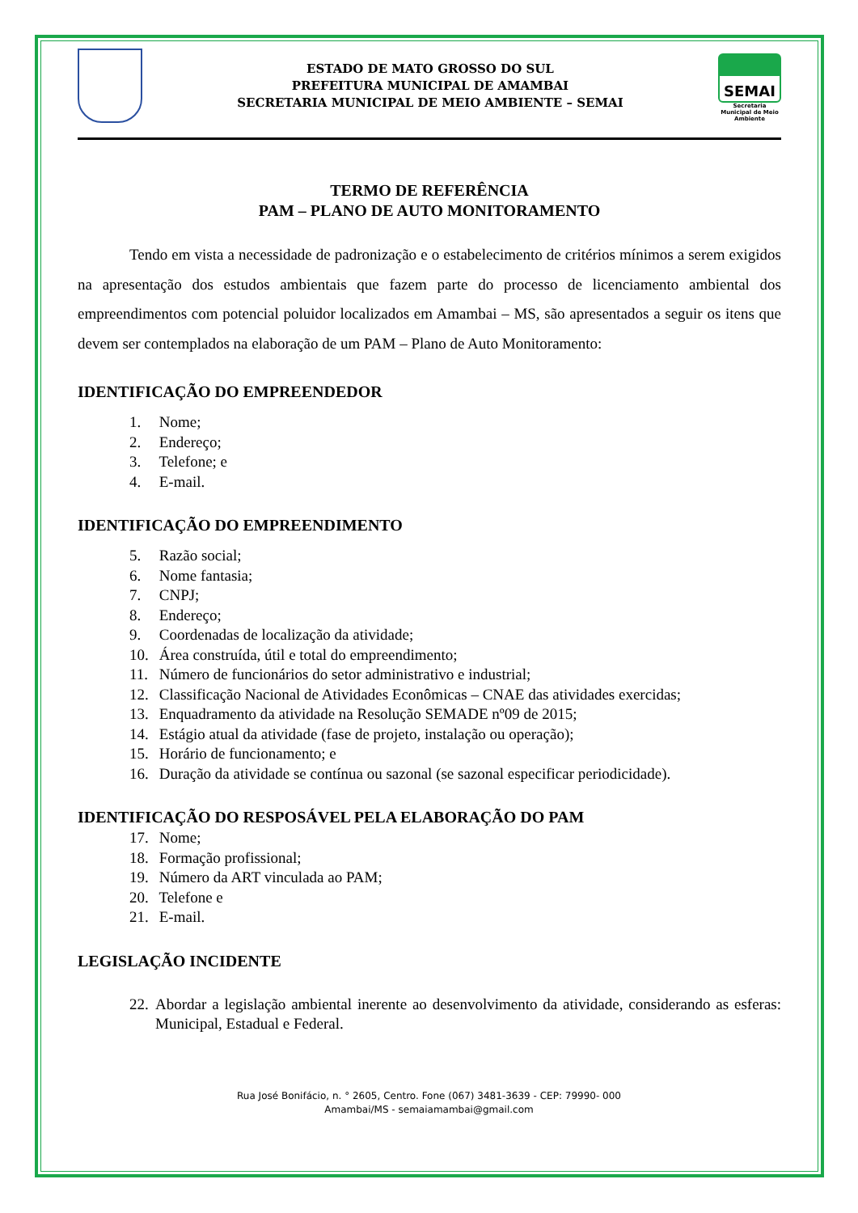ESTADO DE MATO GROSSO DO SUL
PREFEITURA MUNICIPAL DE AMAMBAI
SECRETARIA MUNICIPAL DE MEIO AMBIENTE – SEMAI
SEMAI
Secretaria Municipal de Meio Ambiente
TERMO DE REFERÊNCIA
PAM – PLANO DE AUTO MONITORAMENTO
Tendo em vista a necessidade de padronização e o estabelecimento de critérios mínimos a serem exigidos na apresentação dos estudos ambientais que fazem parte do processo de licenciamento ambiental dos empreendimentos com potencial poluidor localizados em Amambai – MS, são apresentados a seguir os itens que devem ser contemplados na elaboração de um PAM – Plano de Auto Monitoramento:
IDENTIFICAÇÃO DO EMPREENDEDOR
1. Nome;
2. Endereço;
3. Telefone; e
4. E-mail.
IDENTIFICAÇÃO DO EMPREENDIMENTO
5. Razão social;
6. Nome fantasia;
7. CNPJ;
8. Endereço;
9. Coordenadas de localização da atividade;
10. Área construída, útil e total do empreendimento;
11. Número de funcionários do setor administrativo e industrial;
12. Classificação Nacional de Atividades Econômicas – CNAE das atividades exercidas;
13. Enquadramento da atividade na Resolução SEMADE nº09 de 2015;
14. Estágio atual da atividade (fase de projeto, instalação ou operação);
15. Horário de funcionamento; e
16. Duração da atividade se contínua ou sazonal (se sazonal especificar periodicidade).
IDENTIFICAÇÃO DO RESPOSÁVEL PELA ELABORAÇÃO DO PAM
17. Nome;
18. Formação profissional;
19. Número da ART vinculada ao PAM;
20. Telefone e
21. E-mail.
LEGISLAÇÃO INCIDENTE
22.
Abordar a legislação ambiental inerente ao desenvolvimento da atividade, considerando as esferas: Municipal, Estadual e Federal.
Rua José Bonifácio, n. ° 2605, Centro. Fone (067) 3481-3639 - CEP: 79990- 000
Amambai/MS - semaiamambai@gmail.com